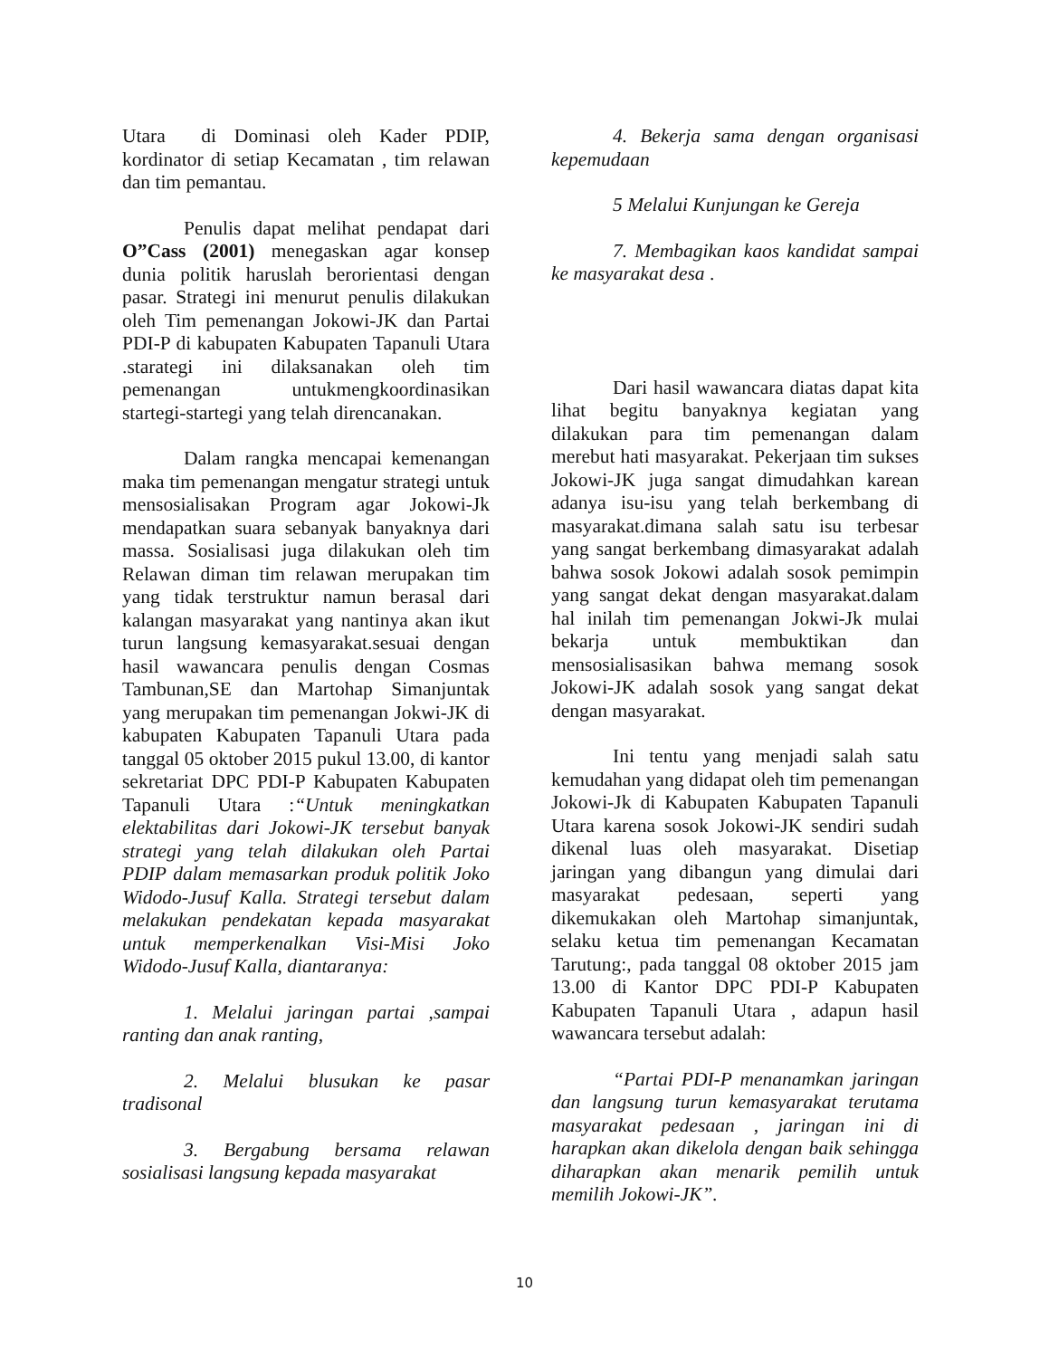Utara di Dominasi oleh Kader PDIP, kordinator di setiap Kecamatan , tim relawan dan tim pemantau.
Penulis dapat melihat pendapat dari O”Cass (2001) menegaskan agar konsep dunia politik haruslah berorientasi dengan pasar. Strategi ini menurut penulis dilakukan oleh Tim pemenangan Jokowi-JK dan Partai PDI-P di kabupaten Kabupaten Tapanuli Utara .starategi ini dilaksanakan oleh tim pemenangan untukmengkoordinasikan startegi-startegi yang telah direncanakan.
Dalam rangka mencapai kemenangan maka tim pemenangan mengatur strategi untuk mensosialisakan Program agar Jokowi-Jk mendapatkan suara sebanyak banyaknya dari massa. Sosialisasi juga dilakukan oleh tim Relawan diman tim relawan merupakan tim yang tidak terstruktur namun berasal dari kalangan masyarakat yang nantinya akan ikut turun langsung kemasyarakat.sesuai dengan hasil wawancara penulis dengan Cosmas Tambunan,SE dan Martohap Simanjuntak yang merupakan tim pemenangan Jokwi-JK di kabupaten Kabupaten Tapanuli Utara pada tanggal 05 oktober 2015 pukul 13.00, di kantor sekretariat DPC PDI-P Kabupaten Kabupaten Tapanuli Utara :“Untuk meningkatkan elektabilitas dari Jokowi-JK tersebut banyak strategi yang telah dilakukan oleh Partai PDIP dalam memasarkan produk politik Joko Widodo-Jusuf Kalla. Strategi tersebut dalam melakukan pendekatan kepada masyarakat untuk memperkenalkan Visi-Misi Joko Widodo-Jusuf Kalla, diantaranya:
1. Melalui jaringan partai ,sampai ranting dan anak ranting,
2. Melalui blusukan ke pasar tradisonal
3. Bergabung bersama relawan sosialisasi langsung kepada masyarakat
4. Bekerja sama dengan organisasi kepemudaan
5 Melalui Kunjungan ke Gereja
7. Membagikan kaos kandidat sampai ke masyarakat desa .
Dari hasil wawancara diatas dapat kita lihat begitu banyaknya kegiatan yang dilakukan para tim pemenangan dalam merebut hati masyarakat. Pekerjaan tim sukses Jokowi-JK juga sangat dimudahkan karean adanya isu-isu yang telah berkembang di masyarakat.dimana salah satu isu terbesar yang sangat berkembang dimasyarakat adalah bahwa sosok Jokowi adalah sosok pemimpin yang sangat dekat dengan masyarakat.dalam hal inilah tim pemenangan Jokwi-Jk mulai bekarja untuk membuktikan dan mensosialisasikan bahwa memang sosok Jokowi-JK adalah sosok yang sangat dekat dengan masyarakat.
Ini tentu yang menjadi salah satu kemudahan yang didapat oleh tim pemenangan Jokowi-Jk di Kabupaten Kabupaten Tapanuli Utara karena sosok Jokowi-JK sendiri sudah dikenal luas oleh masyarakat. Disetiap jaringan yang dibangun yang dimulai dari masyarakat pedesaan, seperti yang dikemukakan oleh Martohap simanjuntak, selaku ketua tim pemenangan Kecamatan Tarutung:, pada tanggal 08 oktober 2015 jam 13.00 di Kantor DPC PDI-P Kabupaten Kabupaten Tapanuli Utara , adapun hasil wawancara tersebut adalah:
“Partai PDI-P menanamkan jaringan dan langsung turun kemasyarakat terutama masyarakat pedesaan , jaringan ini di harapkan akan dikelola dengan baik sehingga diharapkan akan menarik pemilih untuk memilih Jokowi-JK”.
10